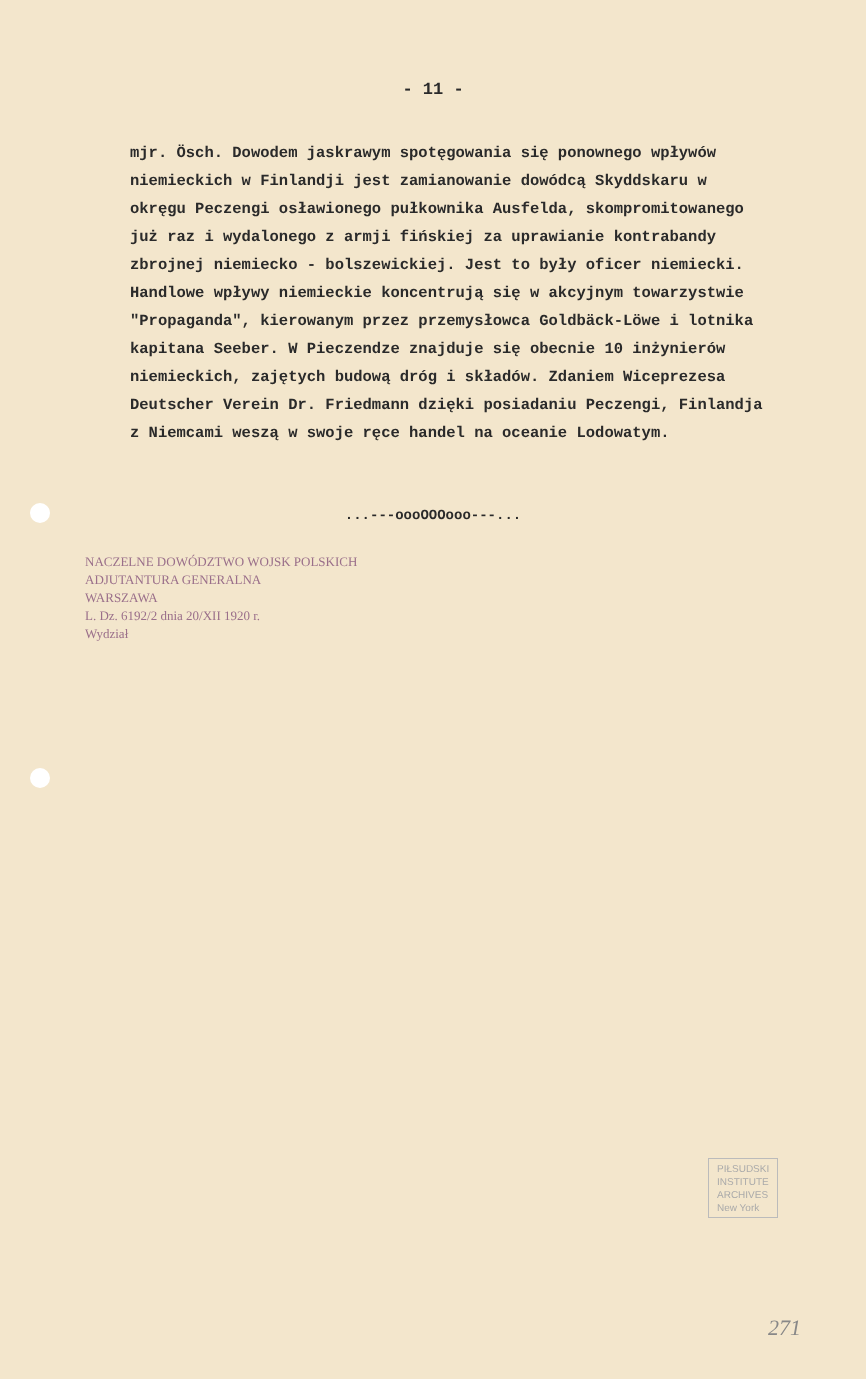- 11 -
mjr. Ösch. Dowodem jaskrawym spotęgowania się ponownego wpływów niemieckich w Finlandji jest zamianowanie dowódcą Skyddskaru w okręgu Peczengi osławionego pułkownika Ausfelda, skompromitowanego już raz i wydalonego z armji fińskiej za uprawianie kontrabandy zbrojnej niemiecko - bolszewickiej. Jest to były oficer niemiecki. Handlowe wpływy niemieckie koncentrują się w akcyjnym towarzystwie "Propaganda", kierowanym przez przemysłowca Goldbäck-Löwe i lotnika kapitana Seeber. W Pieczendze znajduje się obecnie 10 inżynierów niemieckich, zajętych budową dróg i składów. Zdaniem Wiceprezesa Deutscher Verein Dr. Friedmann dzięki posiadaniu Peczengi, Finlandja z Niemcami weszą w swoje ręce handel na oceanie Lodowatym.
...---oooOOOooo---...
NACZELNE DOWÓDZTWO WOJSK POLSKICH
ADJUTANTURA GENERALNA
WARSZAWA
L. Dz. 6192/2 dnia 20/XII 1920 r.
Wydział
PIŁSUDSKI
INSTITUTE
ARCHIVES
New York
271